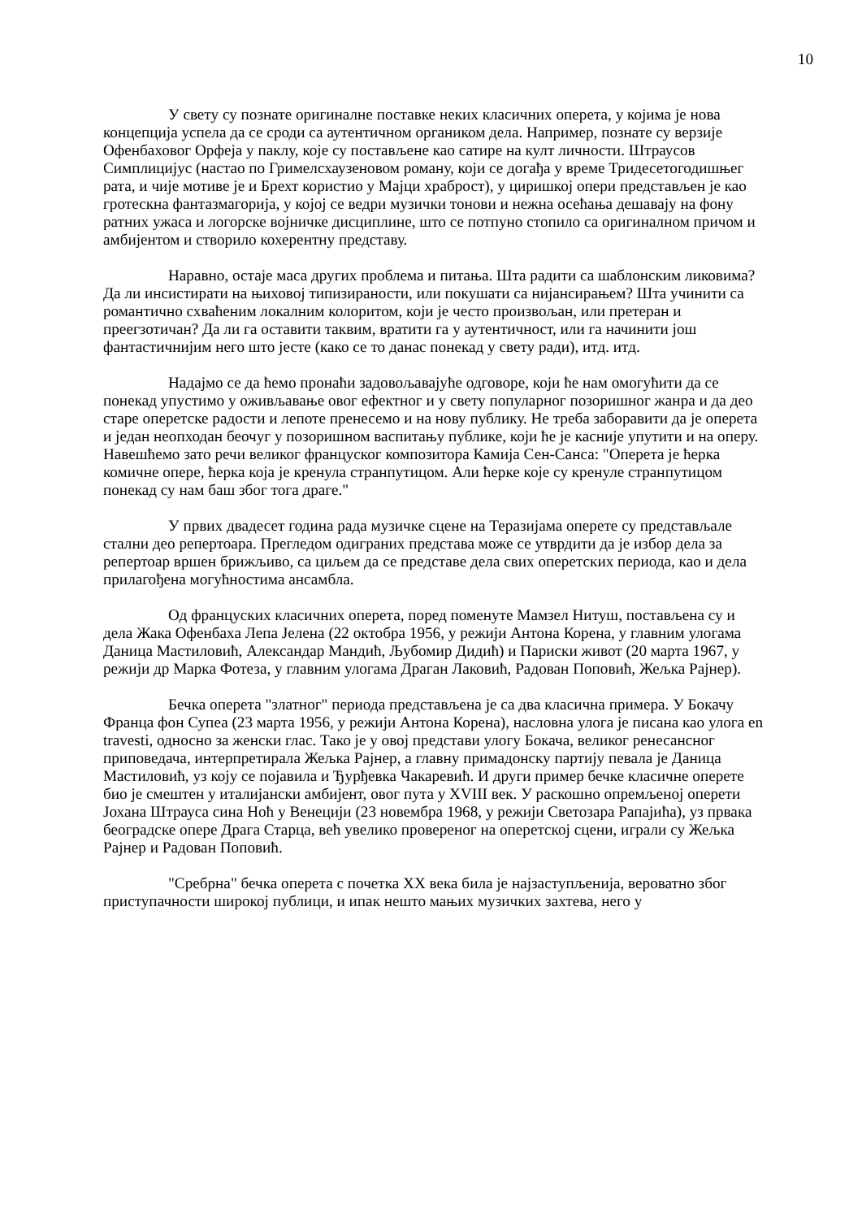10
У свету су познате оригиналне поставке неких класичних оперета, у којима је нова концепција успела да се сроди са аутентичном органиком дела. Например, познате су верзије Офенбаховог Орфеја у паклу, које су постављене као сатире на култ личности. Штраусов Симплицијус (настао по Гримелсхаузеновом роману, који се догађа у време Тридесетогодишњег рата, и чије мотиве је и Брехт користио у Мајци храброст), у циришкој опери представљен је као гротескна фантазмагорија, у којој се ведри музички тонови и нежна осећања дешавају на фону ратних ужаса и логорске војничке дисциплине, што се потпуно стопило са оригиналном причом и амбијентом и створило кохерентну представу.
Наравно, остаје маса других проблема и питања. Шта радити са шаблонским ликовима? Да ли инсистирати на њиховој типизираности, или покушати са нијансирањем? Шта учинити са романтично схваћеним локалним колоритом, који је често произвољан, или претеран и преегзотичан? Да ли га оставити таквим, вратити га у аутентичност, или га начинити још фантастичнијим него што јесте (како се то данас понекад у свету ради), итд. итд.
Надајмо се да ћемо пронаћи задовољавајуће одговоре, који ће нам омогућити да се понекад упустимо у оживљавање овог ефектног и у свету популарног позоришног жанра и да део старе оперетске радости и лепоте пренесемо и на нову публику. Не треба заборавити да је оперета и један неопходан беочуг у позоришном васпитању публике, који ће је касније упутити и на оперу. Навешћемо зато речи великог француског композитора Камија Сен-Санса: "Оперета је ћерка комичне опере, ћерка која је кренула странпутицом. Али ћерке које су кренуле странпутицом понекад су нам баш због тога драге."
У првих двадесет година рада музичке сцене на Теразијама оперете су представљале стални део репертоара. Прегледом одиграних представа може се утврдити да је избор дела за репертоар вршен брижљиво, са циљем да се представе дела свих оперетских периода, као и дела прилагођена могућностима ансамбла.
Од француских класичних оперета, поред поменуте Мамзел Нитуш, постављена су и дела Жака Офенбаха Лепа Јелена (22 октобра 1956, у режији Антона Корена, у главним улогама Даница Мастиловић, Александар Мандић, Љубомир Дидић) и Париски живот (20 марта 1967, у режији др Марка Фотеза, у главним улогама Драган Лаковић, Радован Поповић, Жељка Рајнер).
Бечка оперета "златног" периода представљена је са два класична примера. У Бокачу Франца фон Супеа (23 марта 1956, у режији Антона Корена), насловна улога је писана као улога en travesti, односно за женски глас. Тако је у овој представи улогу Бокача, великог ренесансног приповедача, интерпретирала Жељка Рајнер, а главну примадонску партију певала је Даница Мастиловић, уз коју се појавила и Ђурђевка Чакаревић. И други пример бечке класичне оперете био је смештен у италијански амбијент, овог пута у XVIII век. У раскошно опремљеној оперети Јохана Штрауса сина Ноћ у Венецији (23 новембра 1968, у режији Светозара Рапајића), уз првака београдске опере Драга Старца, већ увелико провереног на оперетској сцени, играли су Жељка Рајнер и Радован Поповић.
"Сребрна" бечка оперета с почетка XX века била је најзаступљенија, вероватно због приступачности широкој публици, и ипак нешто мањих музичких захтева, него у